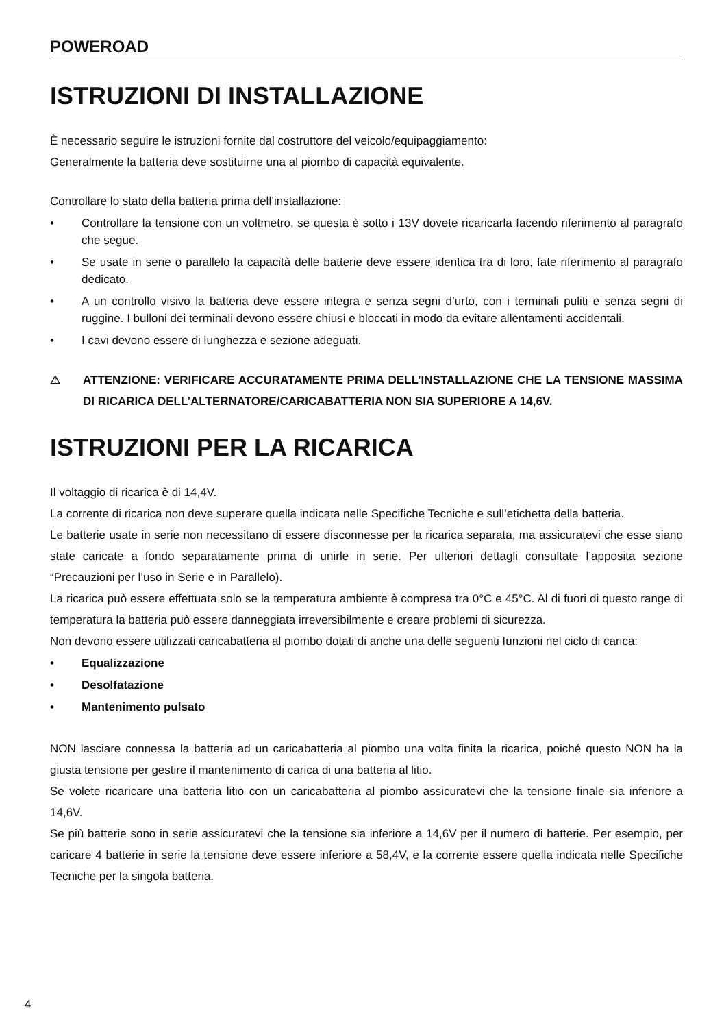POWEROAD
ISTRUZIONI DI INSTALLAZIONE
È necessario seguire le istruzioni fornite dal costruttore del veicolo/equipaggiamento:
Generalmente la batteria deve sostituirne una al piombo di capacità equivalente.
Controllare lo stato della batteria prima dell’installazione:
• Controllare la tensione con un voltmetro, se questa è sotto i 13V dovete ricaricarla facendo riferimento al paragrafo che segue.
• Se usate in serie o parallelo la capacità delle batterie deve essere identica tra di loro, fate riferimento al paragrafo dedicato.
• A un controllo visivo la batteria deve essere integra e senza segni d’urto, con i terminali puliti e senza segni di ruggine. I bulloni dei terminali devono essere chiusi e bloccati in modo da evitare allentamenti accidentali.
• I cavi devono essere di lunghezza e sezione adeguati.
⚠ ATTENZIONE: VERIFICARE ACCURATAMENTE PRIMA DELL’INSTALLAZIONE CHE LA TENSIONE MASSIMA DI RICARICA DELL’ALTERNATORE/CARICABATTERIA NON SIA SUPERIORE A 14,6V.
ISTRUZIONI PER LA RICARICA
Il voltaggio di ricarica è di 14,4V.
La corrente di ricarica non deve superare quella indicata nelle Specifiche Tecniche e sull’etichetta della batteria.
Le batterie usate in serie non necessitano di essere disconnesse per la ricarica separata, ma assicuratevi che esse siano state caricate a fondo separatamente prima di unirle in serie. Per ulteriori dettagli consultate l’apposita sezione “Precauzioni per l’uso in Serie e in Parallelo).
La ricarica può essere effettuata solo se la temperatura ambiente è compresa tra 0°C e 45°C. Al di fuori di questo range di temperatura la batteria può essere danneggiata irreversibilmente e creare problemi di sicurezza.
Non devono essere utilizzati caricabatteria al piombo dotati di anche una delle seguenti funzioni nel ciclo di carica:
• Equalizzazione
• Desolfatazione
• Mantenimento pulsato
NON lasciare connessa la batteria ad un caricabatteria al piombo una volta finita la ricarica, poiché questo NON ha la giusta tensione per gestire il mantenimento di carica di una batteria al litio.
Se volete ricaricare una batteria litio con un caricabatteria al piombo assicuratevi che la tensione finale sia inferiore a 14,6V.
Se più batterie sono in serie assicuratevi che la tensione sia inferiore a 14,6V per il numero di batterie. Per esempio, per caricare 4 batterie in serie la tensione deve essere inferiore a 58,4V, e la corrente essere quella indicata nelle Specifiche Tecniche per la singola batteria.
4